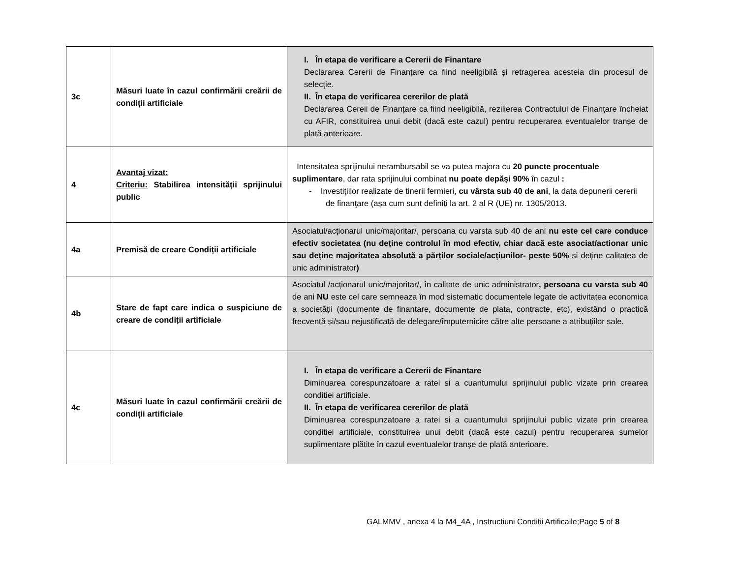| 3c | Măsuri luate în cazul confirmării creării de condiții artificiale | I. În etapa de verificare a Cererii de Finantare Declararea Cererii de Finanțare ca fiind neeligibilă și retragerea acesteia din procesul de selecție. II. În etapa de verificarea cererilor de plată Declararea Cereii de Finanțare ca fiind neeligibilă, rezilierea Contractului de Finanțare încheiat cu AFIR, constituirea unui debit (dacă este cazul) pentru recuperarea eventualelor tranșe de plată anterioare. |
| 4 | Avantaj vizat: Criteriu: Stabilirea intensităţii sprijinului public | Intensitatea sprijinului nerambursabil se va putea majora cu 20 puncte procentuale suplimentare , dar rata sprijinului combinat nu poate depăși 90% în cazul : - Investiţiilor realizate de tinerii fermieri, cu vârsta sub 40 de ani , la data depunerii cererii de finanţare (așa cum sunt definiți la art. 2 al R (UE) nr. 1305/2013. |
| 4a | Premisă de creare Condiții artificiale | Asociatul/acționarul unic/majoritar/, persoana cu varsta sub 40 de ani nu este cel care conduce efectiv societatea (nu deține controlul în mod efectiv, chiar dacă este asociat/actionar unic sau deține majoritatea absolută a părților sociale/acțiunilor- peste 50% si deține calitatea de unic administrator ) |
| 4b | Stare de fapt care indica o suspiciune de creare de condiții artificiale | Asociatul /acționarul unic/majoritar/, în calitate de unic administrator , persoana cu varsta sub 40 de ani NU este cel care semneaza în mod sistematic documentele legate de activitatea economica a societății (documente de finantare, documente de plata, contracte, etc), existând o practică frecventă și/sau nejustificată de delegare/împuternicire către alte persoane a atribuțiilor sale. |
| 4c | Măsuri luate în cazul confirmării creării de condiții artificiale | I. În etapa de verificare a Cererii de Finantare Diminuarea corespunzatoare a ratei si a cuantumului sprijinului public vizate prin crearea conditiei artificiale. II. În etapa de verificarea cererilor de plată Diminuarea corespunzatoare a ratei si a cuantumului sprijinului public vizate prin crearea conditiei artificiale, constituirea unui debit (dacă este cazul) pentru recuperarea sumelor suplimentare plătite în cazul eventualelor tranșe de plată anterioare. |
GALMMV , anexa 4 la M4_4A , Instructiuni Conditii Artificaile;Page 5 of 8